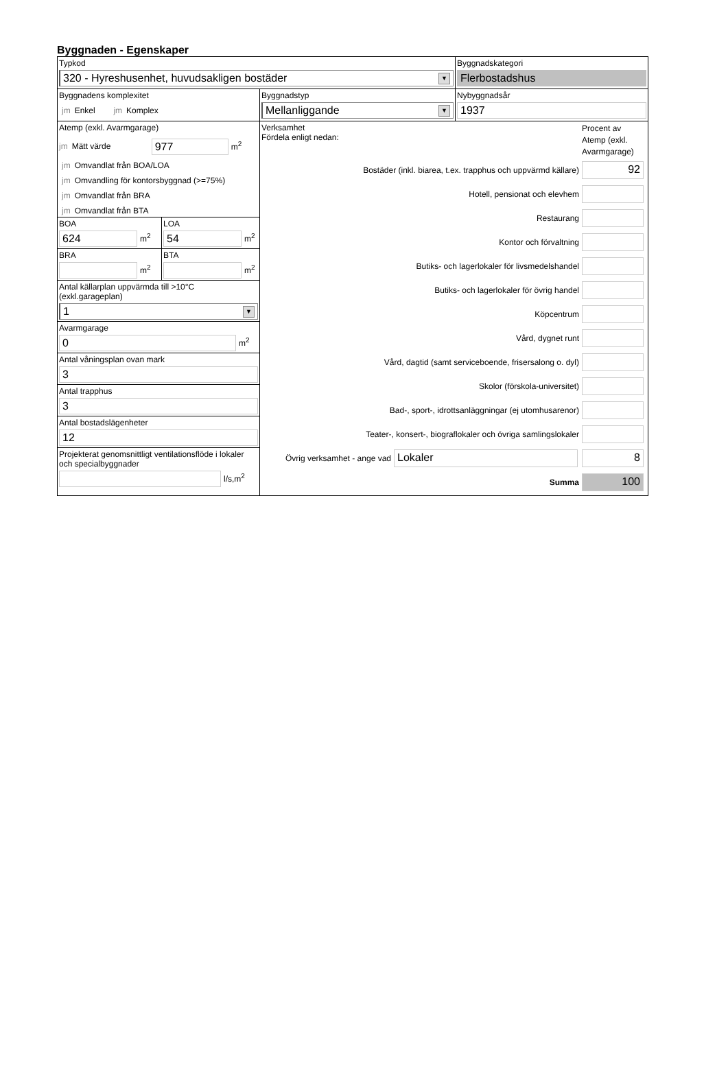Byggnaden - Egenskaper
Typkod
320 - Hyreshusenhet, huvudsakligen bostäder ▼
Byggnadskategori
Flerbostadshus
Byggnadens komplexitet
jm Enkel jm Komplex
Byggnadstyp
Mellanliggande ▼
Nybyggnadsår
1937
Atemp (exkl. Avarmgarage)
jm Mätt värde
977
m<sup>2</sup>
jm Omvandlat från BOA/LOA
jm Omvandling för kontorsbyggnad (>=75%)
jm Omvandlat från BRA
jm Omvandlat från BTA
BOA
624
m<sup>2</sup>
LOA
54
m<sup>2</sup>
BRA
m<sup>2</sup>
BTA
m<sup>2</sup>
Antal källarplan uppvärmda till >10°C
(exkl.garageplan)
1 ▼
Avarmgarage
0
m<sup>2</sup>
Antal våningsplan ovan mark
3
Antal trapphus
3
Antal bostadslägenheter
12
Projekterat genomsnittligt ventilationsflöde i lokaler och specialbyggnader
l/s,m<sup>2</sup>
Verksamhet
Fördela enligt nedan:
Procent av Atemp (exkl. Avarmgarage)
Bostäder (inkl. biarea, t.ex. trapphus och uppvärmd källare)
92
Hotell, pensionat och elevhem
Restaurang
Kontor och förvaltning
Butiks- och lagerlokaler för livsmedelshandel
Butiks- och lagerlokaler för övrig handel
Köpcentrum
Vård, dygnet runt
Vård, dagtid (samt serviceboende, frisersalong o. dyl)
Skolor (förskola-universitet)
Bad-, sport-, idrottsanläggningar (ej utomhusarenor)
Teater-, konsert-, biograflokaler och övriga samlingslokaler
Övrig verksamhet - ange vad
Lokaler 8
Summa
100